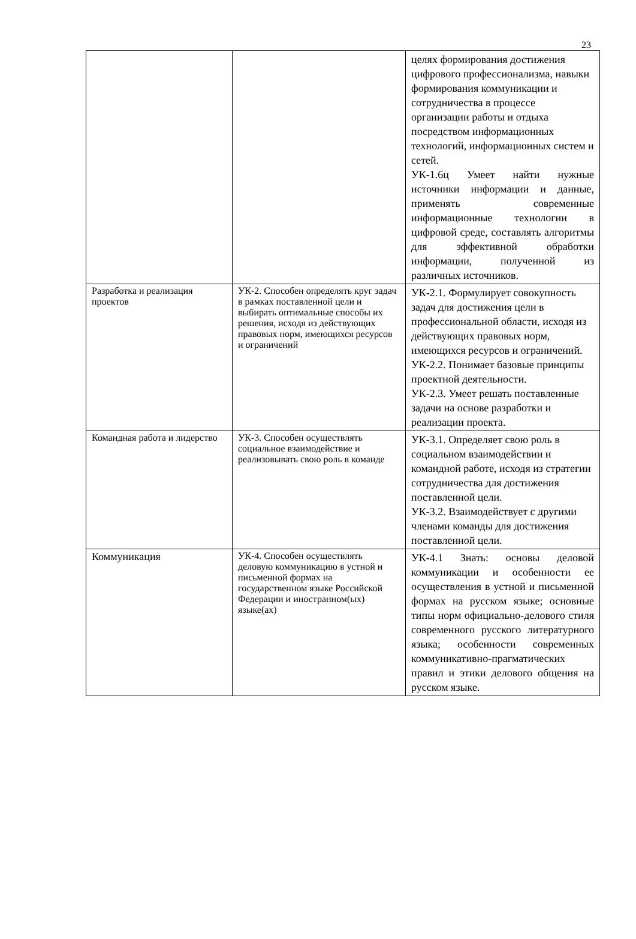23
| | | целях формирования достижения цифрового профессионализма, навыки формирования коммуникации и сотрудничества в процессе организации работы и отдыха посредством информационных технологий, информационных систем и сетей. УК-1.6ц Умеет найти нужные источники информации и данные, применять современные информационные технологии в цифровой среде, составлять алгоритмы для эффективной обработки информации, полученной из различных источников. |
| Разработка и реализация проектов | УК-2. Способен определять круг задач в рамках поставленной цели и выбирать оптимальные способы их решения, исходя из действующих правовых норм, имеющихся ресурсов и ограничений | УК-2.1. Формулирует совокупность задач для достижения цели в профессиональной области, исходя из действующих правовых норм, имеющихся ресурсов и ограничений. УК-2.2. Понимает базовые принципы проектной деятельности. УК-2.3. Умеет решать поставленные задачи на основе разработки и реализации проекта. |
| Командная работа и лидерство | УК-3. Способен осуществлять социальное взаимодействие и реализовывать свою роль в команде | УК-3.1. Определяет свою роль в социальном взаимодействии и командной работе, исходя из стратегии сотрудничества для достижения поставленной цели. УК-3.2. Взаимодействует с другими членами команды для достижения поставленной цели. |
| Коммуникация | УК-4. Способен осуществлять деловую коммуникацию в устной и письменной формах на государственном языке Российской Федерации и иностранном(ых) языке(ах) | УК-4.1 Знать: основы деловой коммуникации и особенности ее осуществления в устной и письменной формах на русском языке; основные типы норм официально-делового стиля современного русского литературного языка; особенности современных коммуникативно-прагматических правил и этики делового общения на русском языке. |